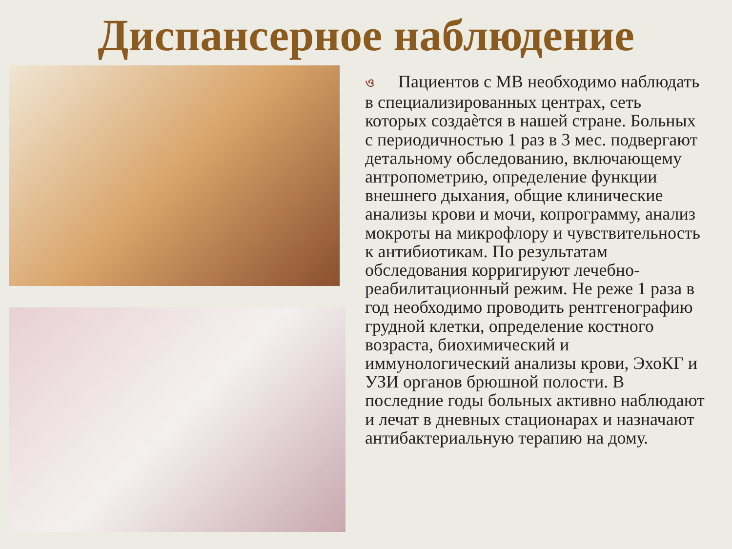Диспансерное наблюдение
ও Пациентов с МВ необходимо наблюдать в специализированных центрах, сеть которых создаѐтся в нашей стране. Больных с периодичностью 1 раз в 3 мес. подвергают детальному обследованию, включающему антропометрию, определение функции внешнего дыхания, общие клинические анализы крови и мочи, копрограмму, анализ мокроты на микрофлору и чувствительность к антибиотикам. По результатам обследования корригируют лечебно-реабилитационный режим. Не реже 1 раза в год необходимо проводить рентгенографию грудной клетки, определение костного возраста, биохимический и иммунологический анализы крови, ЭхоКГ и УЗИ органов брюшной полости. В последние годы больных активно наблюдают и лечат в дневных стационарах и назначают антибактериальную терапию на дому.